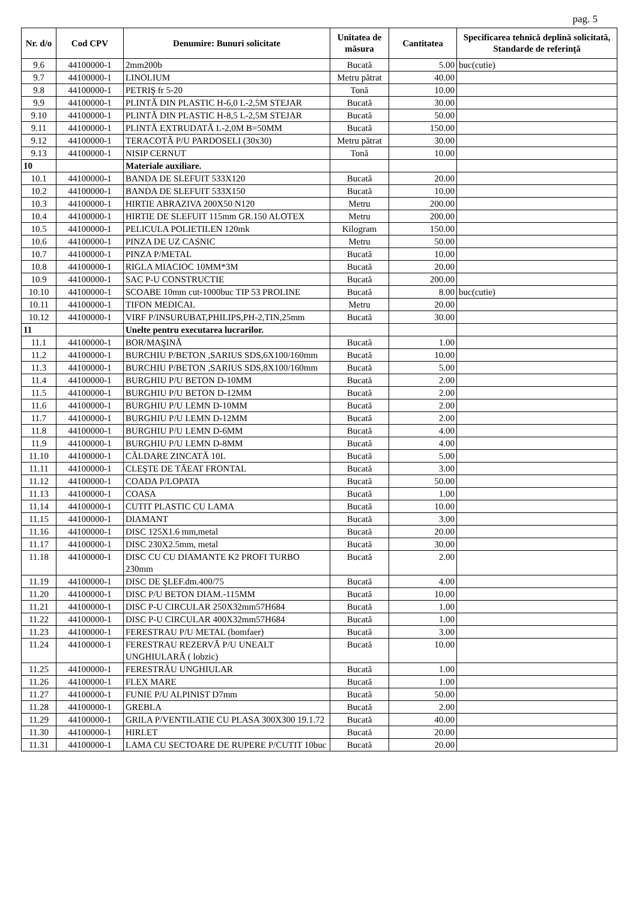pag. 5
| Nr. d/o | Cod CPV | Denumire: Bunuri solicitate | Unitatea de măsura | Cantitatea | Specificarea tehnică deplină solicitată, Standarde de referinţă |
| --- | --- | --- | --- | --- | --- |
| 9.6 | 44100000-1 | 2mm200b | Bucată | 5.00 | buc(cutie) |
| 9.7 | 44100000-1 | LINOLIUM | Metru pătrat | 40.00 | |
| 9.8 | 44100000-1 | PETRIŞ fr 5-20 | Tonă | 10.00 | |
| 9.9 | 44100000-1 | PLINTĂ DIN PLASTIC H-6,0 L-2,5M STEJAR | Bucată | 30.00 | |
| 9.10 | 44100000-1 | PLINTĂ DIN PLASTIC H-8,5 L-2,5M STEJAR | Bucată | 50.00 | |
| 9.11 | 44100000-1 | PLINTĂ EXTRUDATĂ L-2,0M B=50MM | Bucată | 150.00 | |
| 9.12 | 44100000-1 | TERACOTĂ P/U PARDOSELI (30x30) | Metru pătrat | 30.00 | |
| 9.13 | 44100000-1 | NISIP CERNUT | Tonă | 10.00 | |
| 10 | | Materiale auxiliare. | | | |
| 10.1 | 44100000-1 | BANDA DE SLEFUIT 533X120 | Bucată | 20.00 | |
| 10.2 | 44100000-1 | BANDA DE SLEFUIT 533X150 | Bucată | 10.00 | |
| 10.3 | 44100000-1 | HIRTIE ABRAZIVA 200X50 N120 | Metru | 200.00 | |
| 10.4 | 44100000-1 | HIRTIE DE SLEFUIT 115mm GR.150 ALOTEX | Metru | 200.00 | |
| 10.5 | 44100000-1 | PELICULA POLIETILEN 120mk | Kilogram | 150.00 | |
| 10.6 | 44100000-1 | PINZA DE UZ CASNIC | Metru | 50.00 | |
| 10.7 | 44100000-1 | PINZA P/METAL | Bucată | 10.00 | |
| 10.8 | 44100000-1 | RIGLA MIACIOC 10MM*3M | Bucată | 20.00 | |
| 10.9 | 44100000-1 | SAC P-U CONSTRUCTIE | Bucată | 200.00 | |
| 10.10 | 44100000-1 | SCOABE 10mm cut-1000buc TIP 53 PROLINE | Bucată | 8.00 | buc(cutie) |
| 10.11 | 44100000-1 | TIFON MEDICAL | Metru | 20.00 | |
| 10.12 | 44100000-1 | VIRF P/INSURUBAT,PHILIPS,PH-2,TIN,25mm | Bucată | 30.00 | |
| 11 | | Unelte pentru executarea lucrarilor. | | | |
| 11.1 | 44100000-1 | BOR/MAŞINĂ | Bucată | 1.00 | |
| 11.2 | 44100000-1 | BURCHIU P/BETON ,SARIUS SDS,6X100/160mm | Bucată | 10.00 | |
| 11.3 | 44100000-1 | BURCHIU P/BETON ,SARIUS SDS,8X100/160mm | Bucată | 5.00 | |
| 11.4 | 44100000-1 | BURGHIU P/U BETON D-10MM | Bucată | 2.00 | |
| 11.5 | 44100000-1 | BURGHIU P/U BETON D-12MM | Bucată | 2.00 | |
| 11.6 | 44100000-1 | BURGHIU P/U LEMN D-10MM | Bucată | 2.00 | |
| 11.7 | 44100000-1 | BURGHIU P/U LEMN D-12MM | Bucată | 2.00 | |
| 11.8 | 44100000-1 | BURGHIU P/U LEMN D-6MM | Bucată | 4.00 | |
| 11.9 | 44100000-1 | BURGHIU P/U LEMN D-8MM | Bucată | 4.00 | |
| 11.10 | 44100000-1 | CĂLDARE ZINCATĂ 10L | Bucată | 5.00 | |
| 11.11 | 44100000-1 | CLEŞTE DE TĂEAT FRONTAL | Bucată | 3.00 | |
| 11.12 | 44100000-1 | COADA P/LOPATA | Bucată | 50.00 | |
| 11.13 | 44100000-1 | COASA | Bucată | 1.00 | |
| 11.14 | 44100000-1 | CUTIT PLASTIC CU LAMA | Bucată | 10.00 | |
| 11.15 | 44100000-1 | DIAMANT | Bucată | 3.00 | |
| 11.16 | 44100000-1 | DISC 125X1.6 mm,metal | Bucată | 20.00 | |
| 11.17 | 44100000-1 | DISC 230X2.5mm, metal | Bucată | 30.00 | |
| 11.18 | 44100000-1 | DISC CU CU DIAMANTE K2 PROFI TURBO 230mm | Bucată | 2.00 | |
| 11.19 | 44100000-1 | DISC DE ŞLEF.dm.400/75 | Bucată | 4.00 | |
| 11.20 | 44100000-1 | DISC P/U BETON DIAM.-115MM | Bucată | 10.00 | |
| 11.21 | 44100000-1 | DISC P-U CIRCULAR 250X32mm57H684 | Bucată | 1.00 | |
| 11.22 | 44100000-1 | DISC P-U CIRCULAR 400X32mm57H684 | Bucată | 1.00 | |
| 11.23 | 44100000-1 | FERESTRAU P/U METAL (bomfaer) | Bucată | 3.00 | |
| 11.24 | 44100000-1 | FERESTRAU REZERVĂ P/U UNEALT UNGHIULARĂ ( lobzic) | Bucată | 10.00 | |
| 11.25 | 44100000-1 | FERESTRĂU UNGHIULAR | Bucată | 1.00 | |
| 11.26 | 44100000-1 | FLEX MARE | Bucată | 1.00 | |
| 11.27 | 44100000-1 | FUNIE P/U ALPINIST D7mm | Bucată | 50.00 | |
| 11.28 | 44100000-1 | GREBLA | Bucată | 2.00 | |
| 11.29 | 44100000-1 | GRILA P/VENTILATIE CU PLASA 300X300 19.1.72 | Bucată | 40.00 | |
| 11.30 | 44100000-1 | HIRLET | Bucată | 20.00 | |
| 11.31 | 44100000-1 | LAMA CU SECTOARE DE RUPERE P/CUTIT 10buc | Bucată | 20.00 | |